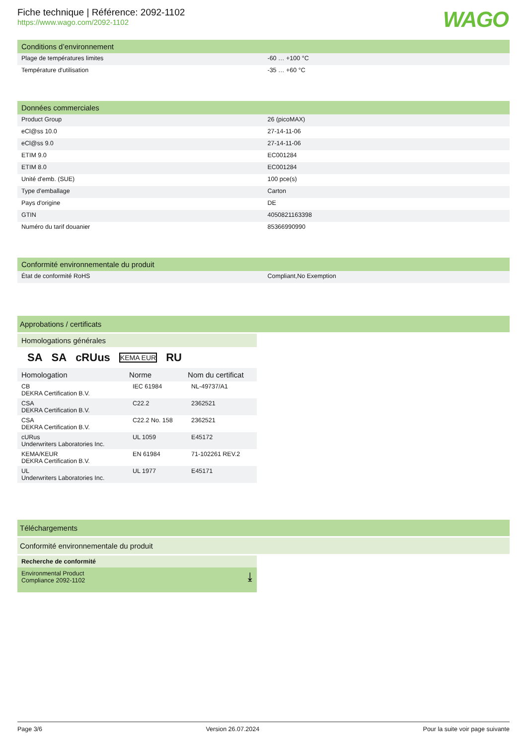Fiche technique | Référence: 2092-1102
https://www.wago.com/2092-1102
WAGO
| Conditions d’environnement | |
| --- | --- |
| Plage de températures limites | -60 … +100 °C |
| Température d'utilisation | -35 … +60 °C |
| Données commerciales | |
| --- | --- |
| Product Group | 26 (picoMAX) |
| eCl@ss 10.0 | 27-14-11-06 |
| eCl@ss 9.0 | 27-14-11-06 |
| ETIM 9.0 | EC001284 |
| ETIM 8.0 | EC001284 |
| Unité d'emb. (SUE) | 100 pce(s) |
| Type d'emballage | Carton |
| Pays d'origine | DE |
| GTIN | 4050821163398 |
| Numéro du tarif douanier | 85366990990 |
| Conformité environnementale du produit | |
| --- | --- |
| État de conformité RoHS | Compliant,No Exemption |
Approbations / certificats
Homologations générales
SA SA cRUus KEMA EUR RU
| Homologation | Norme | Nom du certificat |
| --- | --- | --- |
| CB DEKRA Certification B.V. | IEC 61984 | NL-49737/A1 |
| CSA DEKRA Certification B.V. | C22.2 | 2362521 |
| CSA DEKRA Certification B.V. | C22.2 No. 158 | 2362521 |
| cURus Underwriters Laboratories Inc. | UL 1059 | E45172 |
| KEMA/KEUR DEKRA Certification B.V. | EN 61984 | 71-102261 REV.2 |
| UL Underwriters Laboratories Inc. | UL 1977 | E45171 |
Téléchargements
Conformité environnementale du produit
Recherche de conformité
Environmental Product
Compliance 2092-1102 ⤓
Page 3/6 Version 26.07.2024 Pour la suite voir page suivante